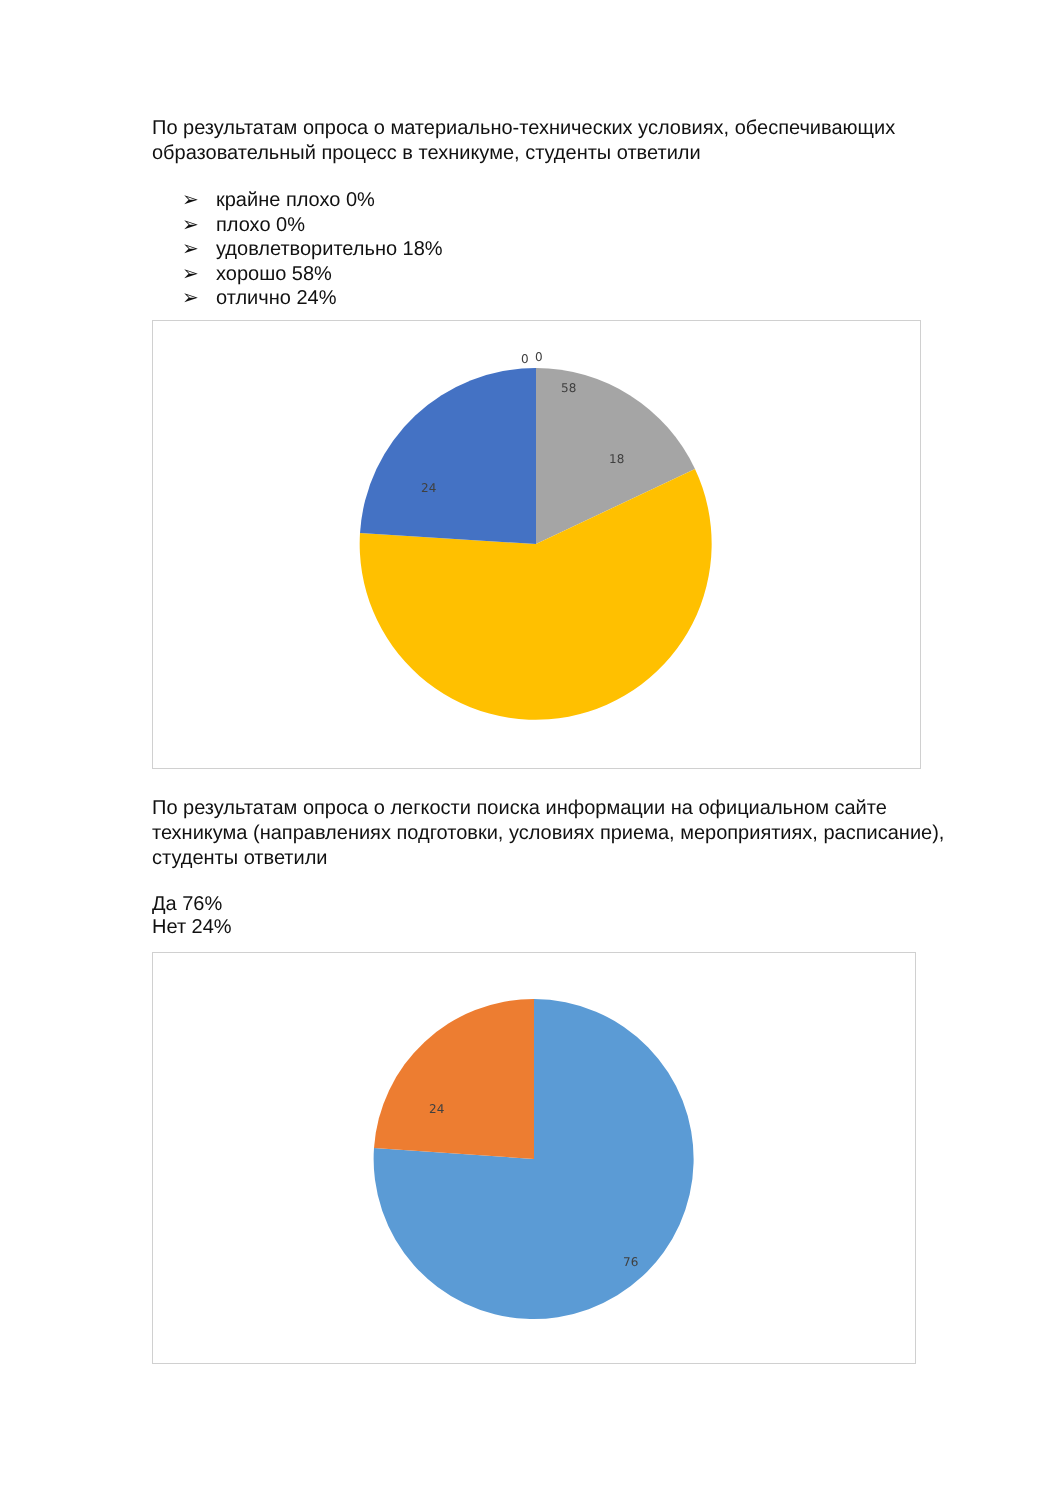По результатам опроса о материально-технических условиях, обеспечивающих образовательный процесс в техникуме, студенты ответили
➢ крайне плохо 0%
➢ плохо 0%
➢ удовлетворительно 18%
➢ хорошо 58%
➢ отлично 24%
0
0
18
58
24
По результатам опроса о легкости поиска информации на официальном сайте техникума (направлениях подготовки, условиях приема, мероприятиях, расписание), студенты ответили
Да 76%
Нет 24%
24
76